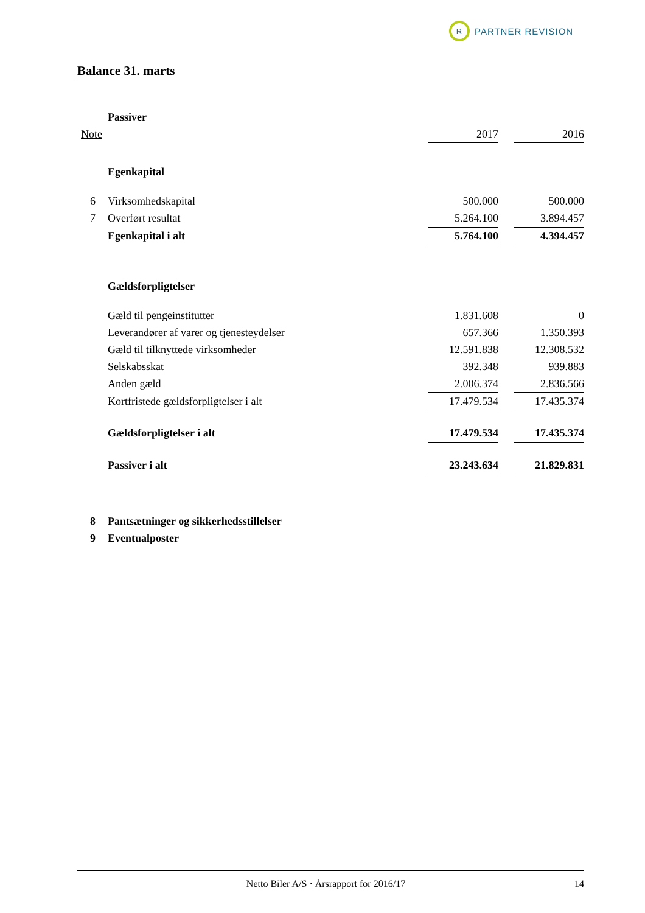R
PARTNER REVISION
Balance 31. marts
| | Passiver | | | |
| Note | | 2017 | | 2016 |
| | Egenkapital | | | |
| 6 | Virksomhedskapital | 500.000 | | 500.000 |
| 7 | Overført resultat | 5.264.100 | | 3.894.457 |
| | Egenkapital i alt | 5.764.100 | | 4.394.457 |
| | Gældsforpligtelser | | | |
| | Gæld til pengeinstitutter | 1.831.608 | | 0 |
| | Leverandører af varer og tjenesteydelser | 657.366 | | 1.350.393 |
| | Gæld til tilknyttede virksomheder | 12.591.838 | | 12.308.532 |
| | Selskabsskat | 392.348 | | 939.883 |
| | Anden gæld | 2.006.374 | | 2.836.566 |
| | Kortfristede gældsforpligtelser i alt | 17.479.534 | | 17.435.374 |
| | Gældsforpligtelser i alt | 17.479.534 | | 17.435.374 |
| | Passiver i alt | 23.243.634 | | 21.829.831 |
| 8 | Pantsætninger og sikkerhedsstillelser | | | |
| 9 | Eventualposter | | | |
Netto Biler A/S · Årsrapport for 2016/17 14